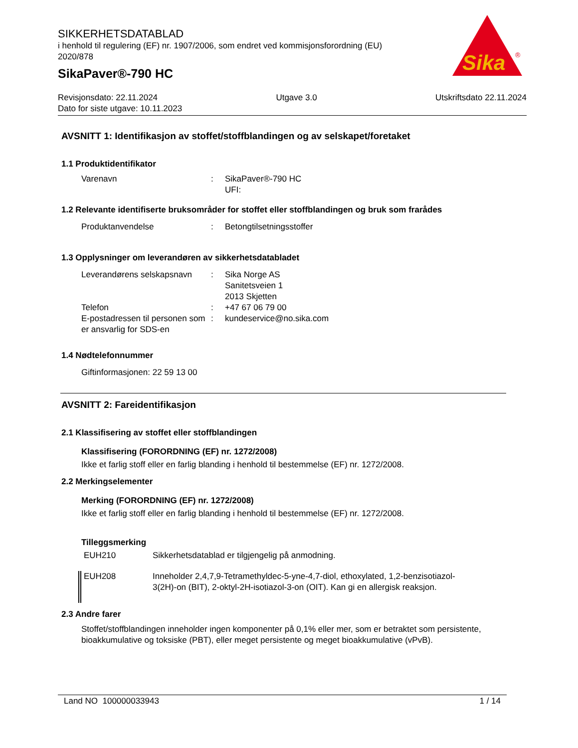SIKKERHETSDATABLAD
i henhold til regulering (EF) nr. 1907/2006, som endret ved kommisjonsforordning (EU) 2020/878
SikaPaver®-790 HC
Sika
®
Revisjonsdato: 22.11.2024 Utgave 3.0 Utskriftsdato 22.11.2024
Dato for siste utgave: 10.11.2023
AVSNITT 1: Identifikasjon av stoffet/stoffblandingen og av selskapet/foretaket
1.1 Produktidentifikator
Varenavn : SikaPaver®-790 HC
UFI:
1.2 Relevante identifiserte bruksområder for stoffet eller stoffblandingen og bruk som frarådes
Produktanvendelse : Betongtilsetningsstoffer
1.3 Opplysninger om leverandøren av sikkerhetsdatabladet
Leverandørens selskapsnavn
: Sika Norge AS
Sanitetsveien 1
2013 Skjetten
Telefon : +47 67 06 79 00
E-postadressen til personen som er ansvarlig for SDS-en
: kundeservice@no.sika.com
1.4 Nødtelefonnummer
Giftinformasjonen: 22 59 13 00
AVSNITT 2: Fareidentifikasjon
2.1 Klassifisering av stoffet eller stoffblandingen
Klassifisering (FORORDNING (EF) nr. 1272/2008)
Ikke et farlig stoff eller en farlig blanding i henhold til bestemmelse (EF) nr. 1272/2008.
2.2 Merkingselementer
Merking (FORORDNING (EF) nr. 1272/2008)
Ikke et farlig stoff eller en farlig blanding i henhold til bestemmelse (EF) nr. 1272/2008.
Tilleggsmerking
EUH210 Sikkerhetsdatablad er tilgjengelig på anmodning.
EUH208 Inneholder 2,4,7,9-Tetramethyldec-5-yne-4,7-diol, ethoxylated, 1,2-benzisotiazol-3(2H)-on (BIT), 2-oktyl-2H-isotiazol-3-on (OIT). Kan gi en allergisk reaksjon.
2.3 Andre farer
Stoffet/stoffblandingen inneholder ingen komponenter på 0,1% eller mer, som er betraktet som persistente, bioakkumulative og toksiske (PBT), eller meget persistente og meget bioakkumulative (vPvB).
Land NO 100000033943 1 / 14